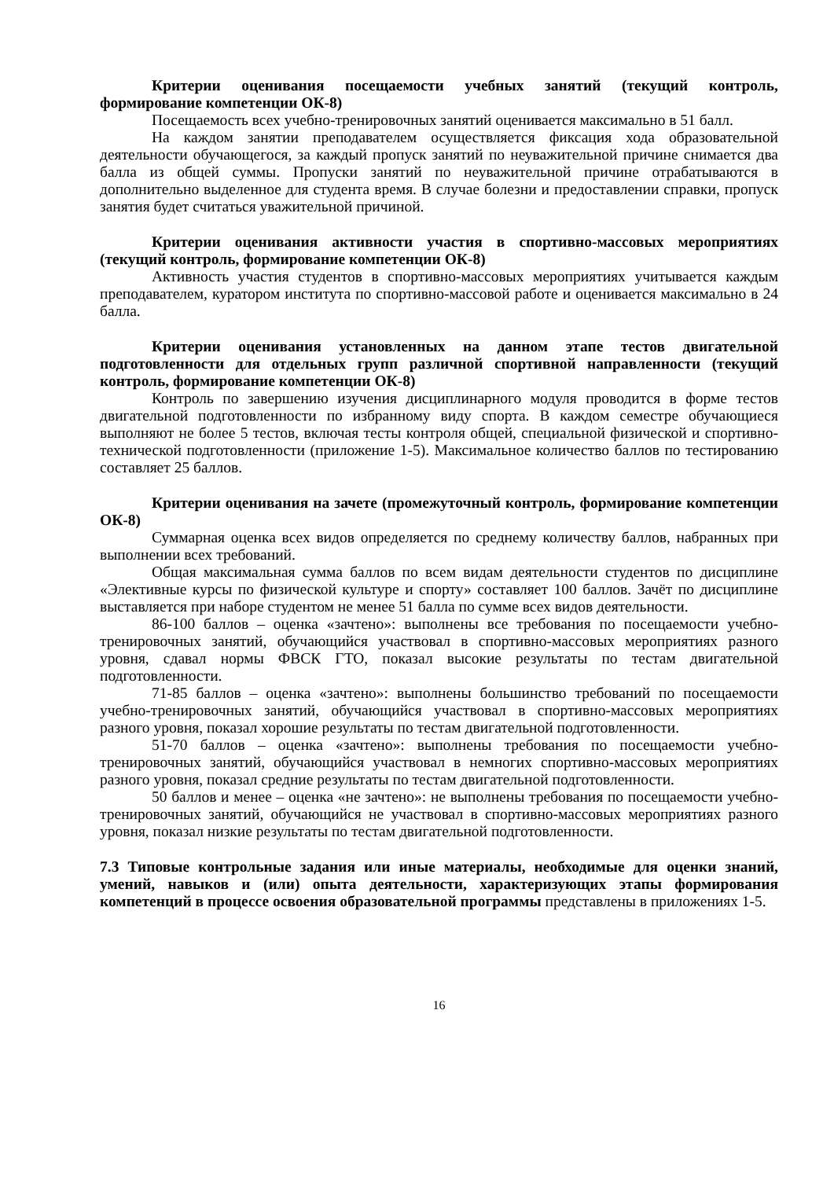Критерии оценивания посещаемости учебных занятий (текущий контроль, формирование компетенции ОК-8)
Посещаемость всех учебно-тренировочных занятий оценивается максимально в 51 балл.
На каждом занятии преподавателем осуществляется фиксация хода образовательной деятельности обучающегося, за каждый пропуск занятий по неуважительной причине снимается два балла из общей суммы. Пропуски занятий по неуважительной причине отрабатываются в дополнительно выделенное для студента время. В случае болезни и предоставлении справки, пропуск занятия будет считаться уважительной причиной.
Критерии оценивания активности участия в спортивно-массовых мероприятиях (текущий контроль, формирование компетенции ОК-8)
Активность участия студентов в спортивно-массовых мероприятиях учитывается каждым преподавателем, куратором института по спортивно-массовой работе и оценивается максимально в 24 балла.
Критерии оценивания установленных на данном этапе тестов двигательной подготовленности для отдельных групп различной спортивной направленности (текущий контроль, формирование компетенции ОК-8)
Контроль по завершению изучения дисциплинарного модуля проводится в форме тестов двигательной подготовленности по избранному виду спорта. В каждом семестре обучающиеся выполняют не более 5 тестов, включая тесты контроля общей, специальной физической и спортивно-технической подготовленности (приложение 1-5). Максимальное количество баллов по тестированию составляет 25 баллов.
Критерии оценивания на зачете (промежуточный контроль, формирование компетенции ОК-8)
Суммарная оценка всех видов определяется по среднему количеству баллов, набранных при выполнении всех требований.
Общая максимальная сумма баллов по всем видам деятельности студентов по дисциплине «Элективные курсы по физической культуре и спорту» составляет 100 баллов. Зачёт по дисциплине выставляется при наборе студентом не менее 51 балла по сумме всех видов деятельности.
86-100 баллов – оценка «зачтено»: выполнены все требования по посещаемости учебно-тренировочных занятий, обучающийся участвовал в спортивно-массовых мероприятиях разного уровня, сдавал нормы ФВСК ГТО, показал высокие результаты по тестам двигательной подготовленности.
71-85 баллов – оценка «зачтено»: выполнены большинство требований по посещаемости учебно-тренировочных занятий, обучающийся участвовал в спортивно-массовых мероприятиях разного уровня, показал хорошие результаты по тестам двигательной подготовленности.
51-70 баллов – оценка «зачтено»: выполнены требования по посещаемости учебно-тренировочных занятий, обучающийся участвовал в немногих спортивно-массовых мероприятиях разного уровня, показал средние результаты по тестам двигательной подготовленности.
50 баллов и менее – оценка «не зачтено»: не выполнены требования по посещаемости учебно-тренировочных занятий, обучающийся не участвовал в спортивно-массовых мероприятиях разного уровня, показал низкие результаты по тестам двигательной подготовленности.
7.3 Типовые контрольные задания или иные материалы, необходимые для оценки знаний, умений, навыков и (или) опыта деятельности, характеризующих этапы формирования компетенций в процессе освоения образовательной программы представлены в приложениях 1-5.
16